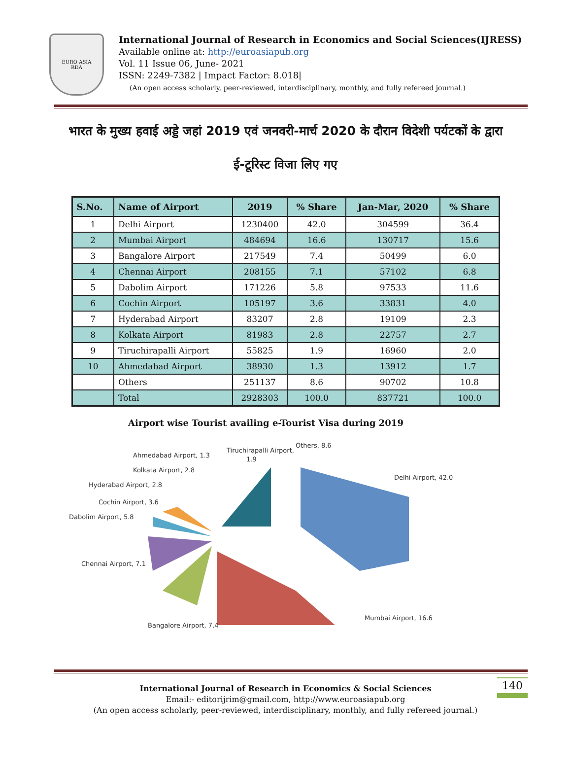EURO ASIA
RDA
International Journal of Research in Economics and Social Sciences(IJRESS)
Available online at: http://euroasiapub.org
Vol. 11 Issue 06, June- 2021
ISSN: 2249-7382 | Impact Factor: 8.018|
(An open access scholarly, peer-reviewed, interdisciplinary, monthly, and fully refereed journal.)
भारत के मुख्य हवाई अड्डे जहां 2019 एवं जनवरी-मार्च 2020 के दौरान विदेशी पर्यटकों के द्वारा
ई-टूरिस्ट विजा लिए गए
| S.No. | Name of Airport | 2019 | % Share | Jan-Mar, 2020 | % Share |
| --- | --- | --- | --- | --- | --- |
| 1 | Delhi Airport | 1230400 | 42.0 | 304599 | 36.4 |
| 2 | Mumbai Airport | 484694 | 16.6 | 130717 | 15.6 |
| 3 | Bangalore Airport | 217549 | 7.4 | 50499 | 6.0 |
| 4 | Chennai Airport | 208155 | 7.1 | 57102 | 6.8 |
| 5 | Dabolim Airport | 171226 | 5.8 | 97533 | 11.6 |
| 6 | Cochin Airport | 105197 | 3.6 | 33831 | 4.0 |
| 7 | Hyderabad Airport | 83207 | 2.8 | 19109 | 2.3 |
| 8 | Kolkata Airport | 81983 | 2.8 | 22757 | 2.7 |
| 9 | Tiruchirapalli Airport | 55825 | 1.9 | 16960 | 2.0 |
| 10 | Ahmedabad Airport | 38930 | 1.3 | 13912 | 1.7 |
| | Others | 251137 | 8.6 | 90702 | 10.8 |
| | Total | 2928303 | 100.0 | 837721 | 100.0 |
Airport wise Tourist availing e-Tourist Visa during 2019
Ahmedabad Airport, 1.3
Tiruchirapalli Airport,
1.9
Others, 8.6
Kolkata Airport, 2.8
Hyderabad Airport, 2.8
Delhi Airport, 42.0
Cochin Airport, 3.6
Dabolim Airport, 5.8
Chennai Airport, 7.1
Mumbai Airport, 16.6
Bangalore Airport, 7.4
140 International Journal of Research in Economics & Social Sciences
Email:- editorijrim@gmail.com, http://www.euroasiapub.org
(An open access scholarly, peer-reviewed, interdisciplinary, monthly, and fully refereed journal.)